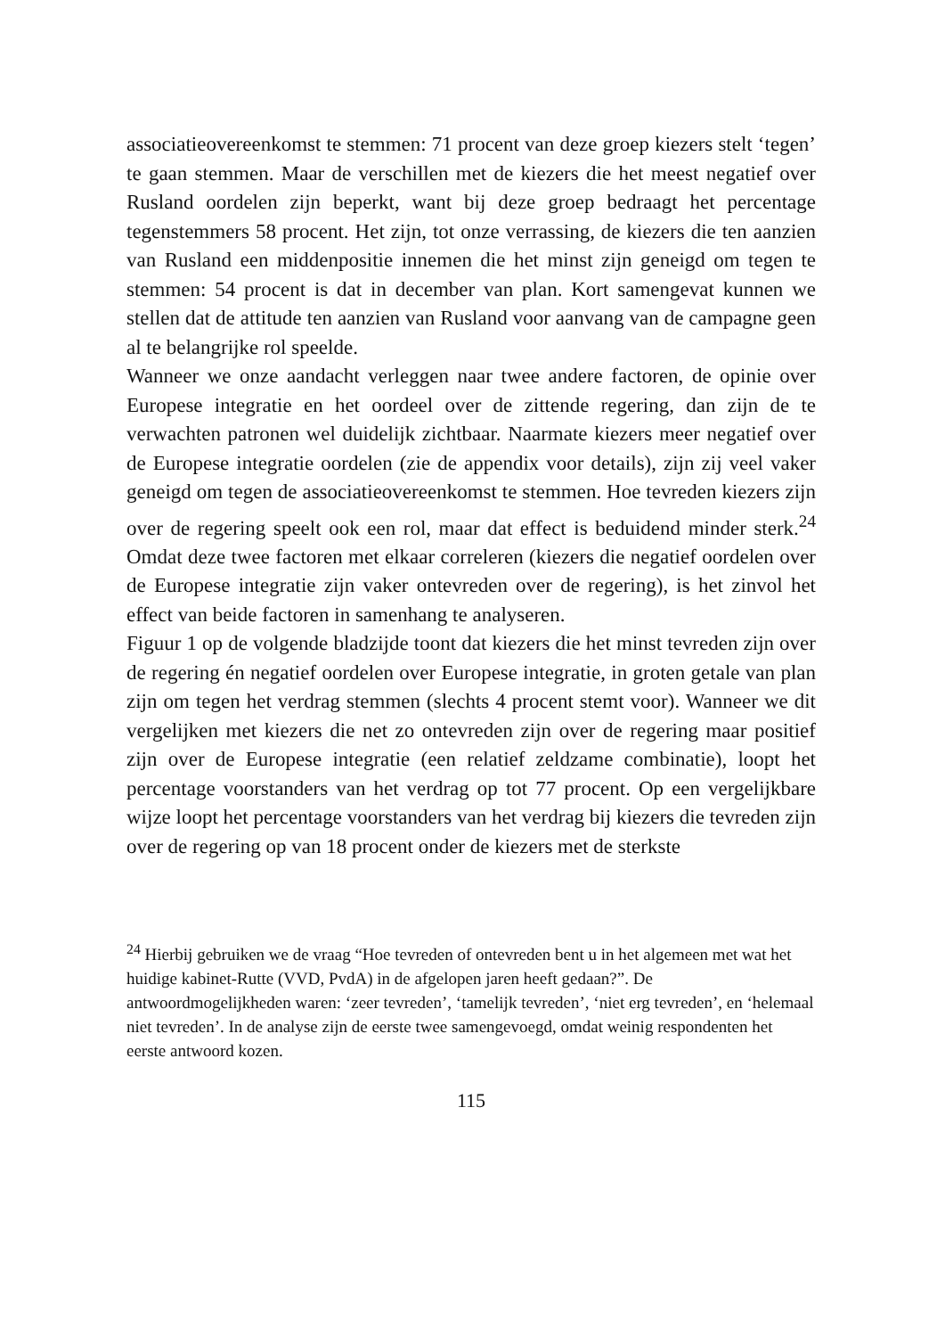associatieovereenkomst te stemmen: 71 procent van deze groep kiezers stelt ‘tegen’ te gaan stemmen. Maar de verschillen met de kiezers die het meest negatief over Rusland oordelen zijn beperkt, want bij deze groep bedraagt het percentage tegenstemmers 58 procent. Het zijn, tot onze verrassing, de kiezers die ten aanzien van Rusland een middenpositie innemen die het minst zijn geneigd om tegen te stemmen: 54 procent is dat in december van plan. Kort samengevat kunnen we stellen dat de attitude ten aanzien van Rusland voor aanvang van de campagne geen al te belangrijke rol speelde.
Wanneer we onze aandacht verleggen naar twee andere factoren, de opinie over Europese integratie en het oordeel over de zittende regering, dan zijn de te verwachten patronen wel duidelijk zichtbaar. Naarmate kiezers meer negatief over de Europese integratie oordelen (zie de appendix voor details), zijn zij veel vaker geneigd om tegen de associatieovereenkomst te stemmen. Hoe tevreden kiezers zijn over de regering speelt ook een rol, maar dat effect is beduidend minder sterk.<sup>24</sup> Omdat deze twee factoren met elkaar correleren (kiezers die negatief oordelen over de Europese integratie zijn vaker ontevreden over de regering), is het zinvol het effect van beide factoren in samenhang te analyseren.
Figuur 1 op de volgende bladzijde toont dat kiezers die het minst tevreden zijn over de regering én negatief oordelen over Europese integratie, in groten getale van plan zijn om tegen het verdrag stemmen (slechts 4 procent stemt voor). Wanneer we dit vergelijken met kiezers die net zo ontevreden zijn over de regering maar positief zijn over de Europese integratie (een relatief zeldzame combinatie), loopt het percentage voorstanders van het verdrag op tot 77 procent. Op een vergelijkbare wijze loopt het percentage voorstanders van het verdrag bij kiezers die tevreden zijn over de regering op van 18 procent onder de kiezers met de sterkste
<sup>24</sup> Hierbij gebruiken we de vraag “Hoe tevreden of ontevreden bent u in het algemeen met wat het huidige kabinet-Rutte (VVD, PvdA) in de afgelopen jaren heeft gedaan?”. De antwoordmogelijkheden waren: ‘zeer tevreden’, ‘tamelijk tevreden’, ‘niet erg tevreden’, en ‘helemaal niet tevreden’. In de analyse zijn de eerste twee samengevoegd, omdat weinig respondenten het eerste antwoord kozen.
115